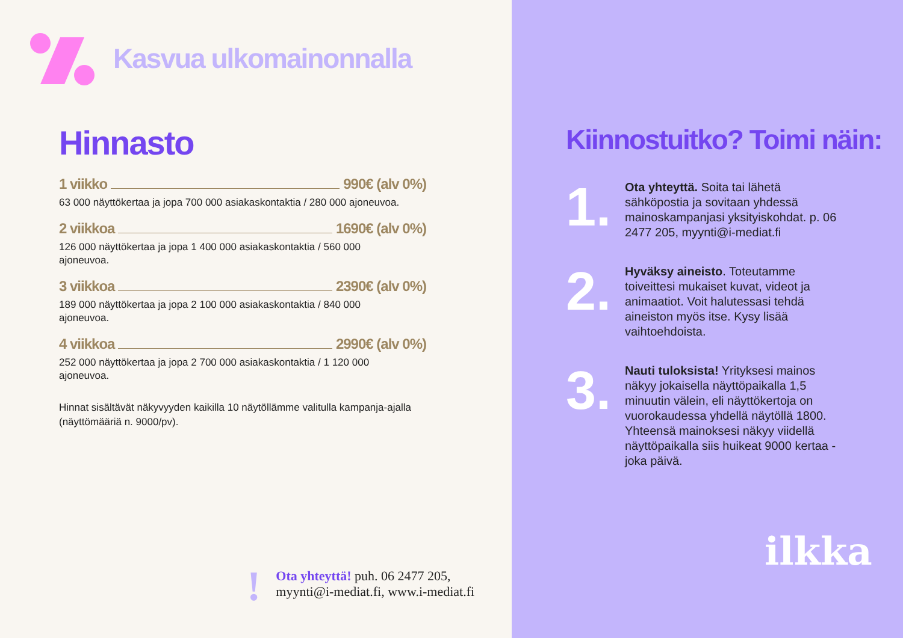Kasvua ulkomainonnalla
Hinnasto
1 viikko 990€ (alv 0%)
63 000 näyttökertaa ja jopa 700 000 asiakaskontaktia / 280 000 ajoneuvoa.
2 viikkoa 1690€ (alv 0%)
126 000 näyttökertaa ja jopa 1 400 000 asiakaskontaktia / 560 000
ajoneuvoa.
3 viikkoa 2390€ (alv 0%)
189 000 näyttökertaa ja jopa 2 100 000 asiakaskontaktia / 840 000
ajoneuvoa.
4 viikkoa 2990€ (alv 0%)
252 000 näyttökertaa ja jopa 2 700 000 asiakaskontaktia / 1 120 000
ajoneuvoa.
Hinnat sisältävät näkyvyyden kaikilla 10 näytöllämme valitulla kampanja-ajalla
(näyttömääriä n. 9000/pv).
!
Ota yhteyttä! puh. 06 2477 205,
myynti@i-mediat.fi, www.i-mediat.fi
Kiinnostuitko? Toimi näin:
1.
Ota yhteyttä. Soita tai lähetä sähköpostia ja sovitaan yhdessä mainoskampanjasi yksityiskohdat. p. 06 2477 205, myynti@i-mediat.fi
2.
Hyväksy aineisto. Toteutamme toiveittesi mukaiset kuvat, videot ja animaatiot. Voit halutessasi tehdä aineiston myös itse. Kysy lisää vaihtoehdoista.
3.
Nauti tuloksista! Yrityksesi mainos näkyy jokaisella näyttöpaikalla 1,5 minuutin välein, eli näyttökertoja on vuorokaudessa yhdellä näytöllä 1800. Yhteensä mainoksesi näkyy viidellä näyttöpaikalla siis huikeat 9000 kertaa - joka päivä.
ilkka